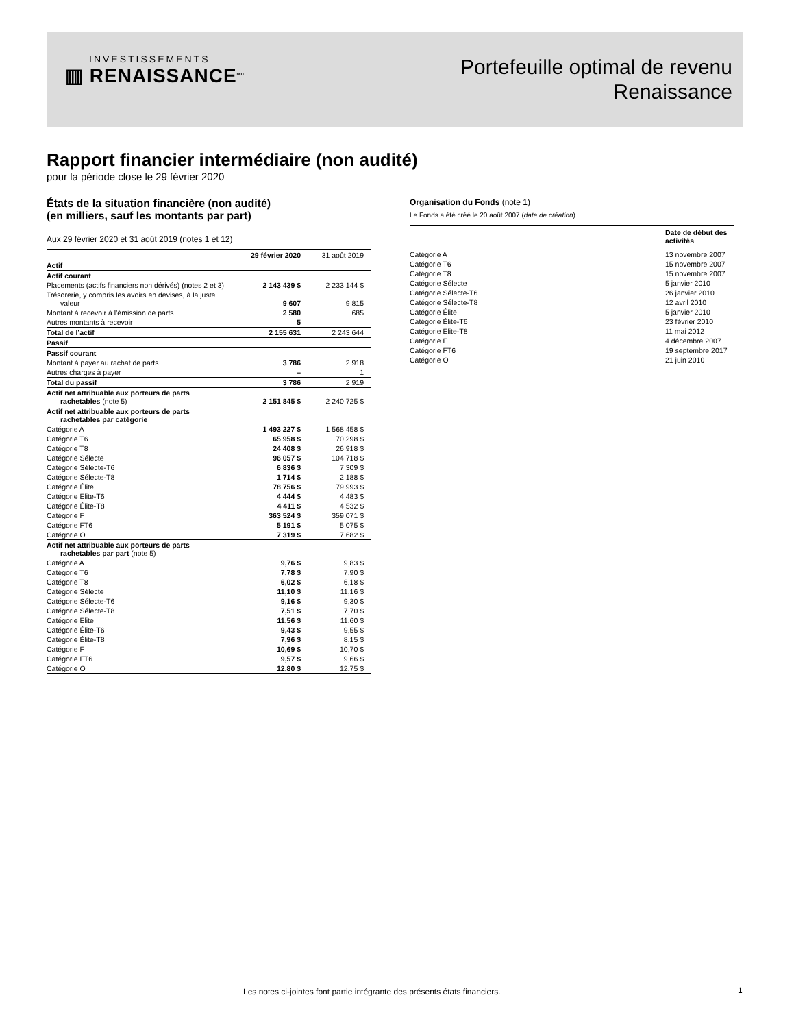INVESTISSEMENTS
▥ RENAISSANCE<sup>MD</sup>
Portefeuille optimal de revenu
Renaissance
Rapport financier intermédiaire (non audité)
pour la période close le 29 février 2020
États de la situation financière (non audité)
(en milliers, sauf les montants par part)
Aux 29 février 2020 et 31 août 2019 (notes 1 et 12)
| | 29 février 2020 | 31 août 2019 |
| Actif | | |
| Actif courant | | |
| Placements (actifs financiers non dérivés) (notes 2 et 3) | 2 143 439 $ | 2 233 144 $ |
| Trésorerie, y compris les avoirs en devises, à la juste valeur | 9 607 | 9 815 |
| Montant à recevoir à l’émission de parts | 2 580 | 685 |
| Autres montants à recevoir | 5 | – |
| Total de l’actif | 2 155 631 | 2 243 644 |
| Passif | | |
| Passif courant | | |
| Montant à payer au rachat de parts | 3 786 | 2 918 |
| Autres charges à payer | – | 1 |
| Total du passif | 3 786 | 2 919 |
| Actif net attribuable aux porteurs de parts rachetables (note 5) | 2 151 845 $ | 2 240 725 $ |
| Actif net attribuable aux porteurs de parts rachetables par catégorie | | |
| Catégorie A | 1 493 227 $ | 1 568 458 $ |
| Catégorie T6 | 65 958 $ | 70 298 $ |
| Catégorie T8 | 24 408 $ | 26 918 $ |
| Catégorie Sélecte | 96 057 $ | 104 718 $ |
| Catégorie Sélecte-T6 | 6 836 $ | 7 309 $ |
| Catégorie Sélecte-T8 | 1 714 $ | 2 188 $ |
| Catégorie Élite | 78 756 $ | 79 993 $ |
| Catégorie Élite-T6 | 4 444 $ | 4 483 $ |
| Catégorie Élite-T8 | 4 411 $ | 4 532 $ |
| Catégorie F | 363 524 $ | 359 071 $ |
| Catégorie FT6 | 5 191 $ | 5 075 $ |
| Catégorie O | 7 319 $ | 7 682 $ |
| Actif net attribuable aux porteurs de parts rachetables par part (note 5) | | |
| Catégorie A | 9,76 $ | 9,83 $ |
| Catégorie T6 | 7,78 $ | 7,90 $ |
| Catégorie T8 | 6,02 $ | 6,18 $ |
| Catégorie Sélecte | 11,10 $ | 11,16 $ |
| Catégorie Sélecte-T6 | 9,16 $ | 9,30 $ |
| Catégorie Sélecte-T8 | 7,51 $ | 7,70 $ |
| Catégorie Élite | 11,56 $ | 11,60 $ |
| Catégorie Élite-T6 | 9,43 $ | 9,55 $ |
| Catégorie Élite-T8 | 7,96 $ | 8,15 $ |
| Catégorie F | 10,69 $ | 10,70 $ |
| Catégorie FT6 | 9,57 $ | 9,66 $ |
| Catégorie O | 12,80 $ | 12,75 $ |
Organisation du Fonds (note 1)
Le Fonds a été créé le 20 août 2007 (date de création).
| | Date de début des activités |
| Catégorie A | 13 novembre 2007 |
| Catégorie T6 | 15 novembre 2007 |
| Catégorie T8 | 15 novembre 2007 |
| Catégorie Sélecte | 5 janvier 2010 |
| Catégorie Sélecte-T6 | 26 janvier 2010 |
| Catégorie Sélecte-T8 | 12 avril 2010 |
| Catégorie Élite | 5 janvier 2010 |
| Catégorie Élite-T6 | 23 février 2010 |
| Catégorie Élite-T8 | 11 mai 2012 |
| Catégorie F | 4 décembre 2007 |
| Catégorie FT6 | 19 septembre 2017 |
| Catégorie O | 21 juin 2010 |
Les notes ci-jointes font partie intégrante des présents états financiers.
1